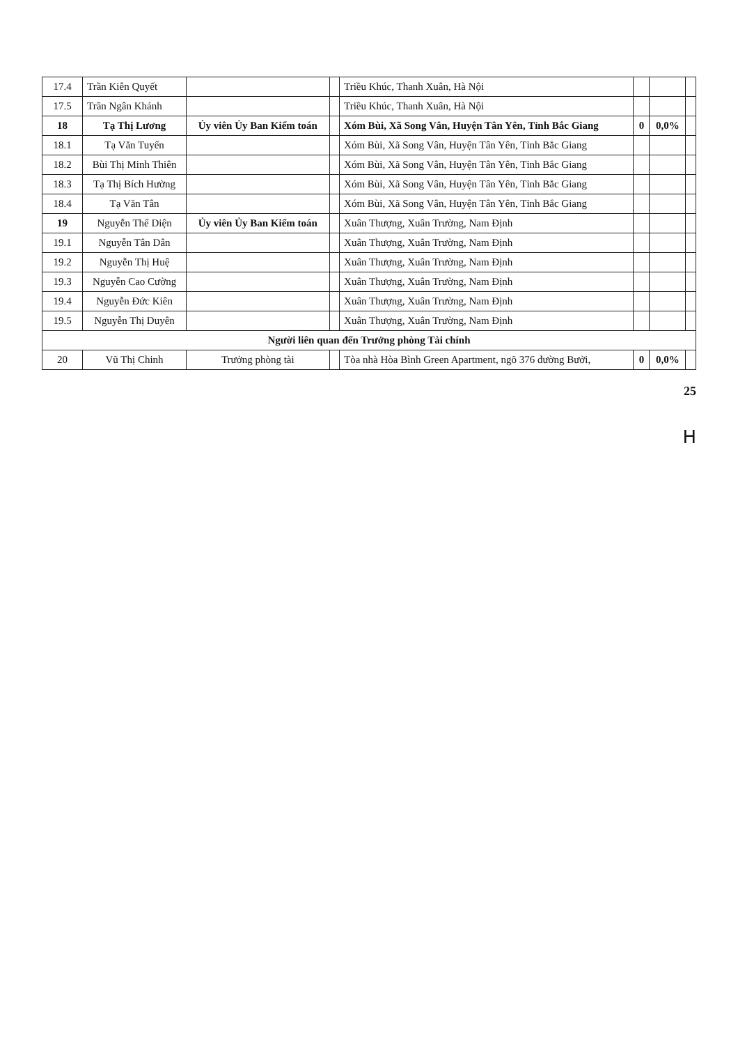| 17.4 | Trần Kiên Quyết | | | Triều Khúc, Thanh Xuân, Hà Nội | | | |
| 17.5 | Trần Ngân Khánh | | | Triều Khúc, Thanh Xuân, Hà Nội | | | |
| 18 | Tạ Thị Lương | Ủy viên Ủy Ban Kiểm toán | | Xóm Bùi, Xã Song Vân, Huyện Tân Yên, Tỉnh Bắc Giang | 0 | 0,0% | |
| 18.1 | Tạ Văn Tuyến | | | Xóm Bùi, Xã Song Vân, Huyện Tân Yên, Tỉnh Bắc Giang | | | |
| 18.2 | Bùi Thị Minh Thiên | | | Xóm Bùi, Xã Song Vân, Huyện Tân Yên, Tỉnh Bắc Giang | | | |
| 18.3 | Tạ Thị Bích Hường | | | Xóm Bùi, Xã Song Vân, Huyện Tân Yên, Tỉnh Bắc Giang | | | |
| 18.4 | Tạ Văn Tân | | | Xóm Bùi, Xã Song Vân, Huyện Tân Yên, Tỉnh Bắc Giang | | | |
| 19 | Nguyễn Thế Diện | Ủy viên Ủy Ban Kiểm toán | | Xuân Thượng, Xuân Trường, Nam Định | | | |
| 19.1 | Nguyễn Tân Dân | | | Xuân Thượng, Xuân Trường, Nam Định | | | |
| 19.2 | Nguyễn Thị Huệ | | | Xuân Thượng, Xuân Trường, Nam Định | | | |
| 19.3 | Nguyễn Cao Cường | | | Xuân Thượng, Xuân Trường, Nam Định | | | |
| 19.4 | Nguyễn Đức Kiên | | | Xuân Thượng, Xuân Trường, Nam Định | | | |
| 19.5 | Nguyễn Thị Duyên | | | Xuân Thượng, Xuân Trường, Nam Định | | | |
| Người liên quan đến Trưởng phòng Tài chính | | | | | | | |
| 20 | Vũ Thị Chinh | Trưởng phòng tài | | Tòa nhà Hòa Bình Green Apartment, ngõ 376 đường Bưởi, | 0 | 0,0% | |
25
H